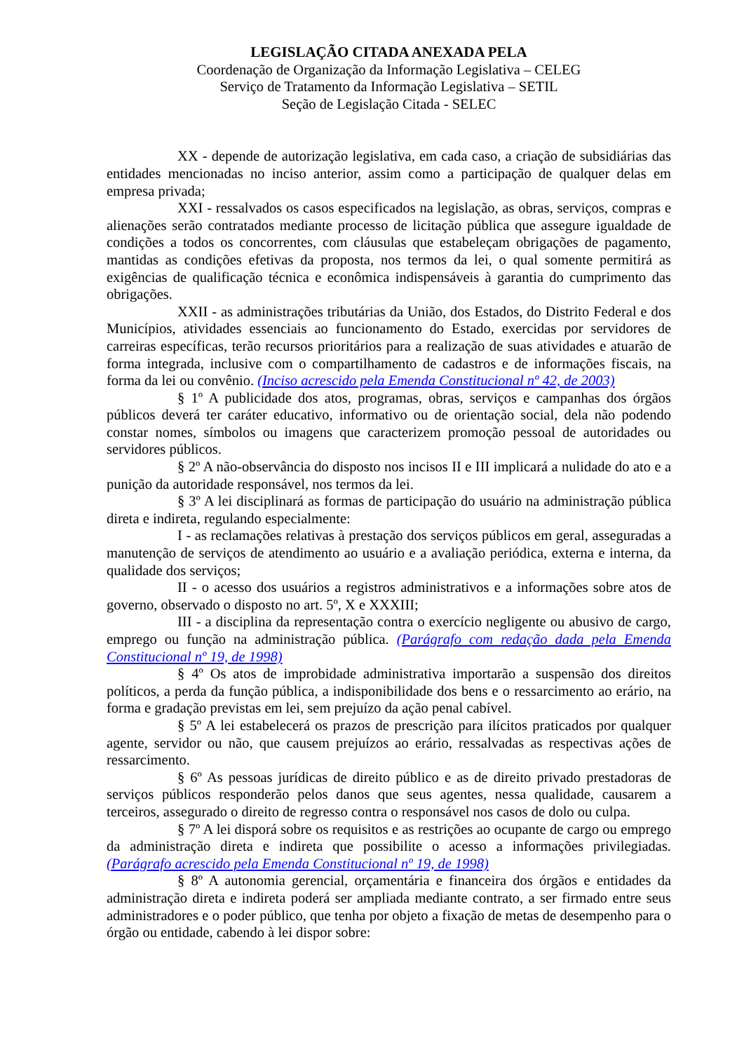LEGISLAÇÃO CITADA ANEXADA PELA
Coordenação de Organização da Informação Legislativa – CELEG
Serviço de Tratamento da Informação Legislativa – SETIL
Seção de Legislação Citada - SELEC
XX - depende de autorização legislativa, em cada caso, a criação de subsidiárias das entidades mencionadas no inciso anterior, assim como a participação de qualquer delas em empresa privada;
XXI - ressalvados os casos especificados na legislação, as obras, serviços, compras e alienações serão contratados mediante processo de licitação pública que assegure igualdade de condições a todos os concorrentes, com cláusulas que estabeleçam obrigações de pagamento, mantidas as condições efetivas da proposta, nos termos da lei, o qual somente permitirá as exigências de qualificação técnica e econômica indispensáveis à garantia do cumprimento das obrigações.
XXII - as administrações tributárias da União, dos Estados, do Distrito Federal e dos Municípios, atividades essenciais ao funcionamento do Estado, exercidas por servidores de carreiras específicas, terão recursos prioritários para a realização de suas atividades e atuarão de forma integrada, inclusive com o compartilhamento de cadastros e de informações fiscais, na forma da lei ou convênio. (Inciso acrescido pela Emenda Constitucional nº 42, de 2003)
§ 1º A publicidade dos atos, programas, obras, serviços e campanhas dos órgãos públicos deverá ter caráter educativo, informativo ou de orientação social, dela não podendo constar nomes, símbolos ou imagens que caracterizem promoção pessoal de autoridades ou servidores públicos.
§ 2º A não-observância do disposto nos incisos II e III implicará a nulidade do ato e a punição da autoridade responsável, nos termos da lei.
§ 3º A lei disciplinará as formas de participação do usuário na administração pública direta e indireta, regulando especialmente:
I - as reclamações relativas à prestação dos serviços públicos em geral, asseguradas a manutenção de serviços de atendimento ao usuário e a avaliação periódica, externa e interna, da qualidade dos serviços;
II - o acesso dos usuários a registros administrativos e a informações sobre atos de governo, observado o disposto no art. 5º, X e XXXIII;
III - a disciplina da representação contra o exercício negligente ou abusivo de cargo, emprego ou função na administração pública. (Parágrafo com redação dada pela Emenda Constitucional nº 19, de 1998)
§ 4º Os atos de improbidade administrativa importarão a suspensão dos direitos políticos, a perda da função pública, a indisponibilidade dos bens e o ressarcimento ao erário, na forma e gradação previstas em lei, sem prejuízo da ação penal cabível.
§ 5º A lei estabelecerá os prazos de prescrição para ilícitos praticados por qualquer agente, servidor ou não, que causem prejuízos ao erário, ressalvadas as respectivas ações de ressarcimento.
§ 6º As pessoas jurídicas de direito público e as de direito privado prestadoras de serviços públicos responderão pelos danos que seus agentes, nessa qualidade, causarem a terceiros, assegurado o direito de regresso contra o responsável nos casos de dolo ou culpa.
§ 7º A lei disporá sobre os requisitos e as restrições ao ocupante de cargo ou emprego da administração direta e indireta que possibilite o acesso a informações privilegiadas. (Parágrafo acrescido pela Emenda Constitucional nº 19, de 1998)
§ 8º A autonomia gerencial, orçamentária e financeira dos órgãos e entidades da administração direta e indireta poderá ser ampliada mediante contrato, a ser firmado entre seus administradores e o poder público, que tenha por objeto a fixação de metas de desempenho para o órgão ou entidade, cabendo à lei dispor sobre: